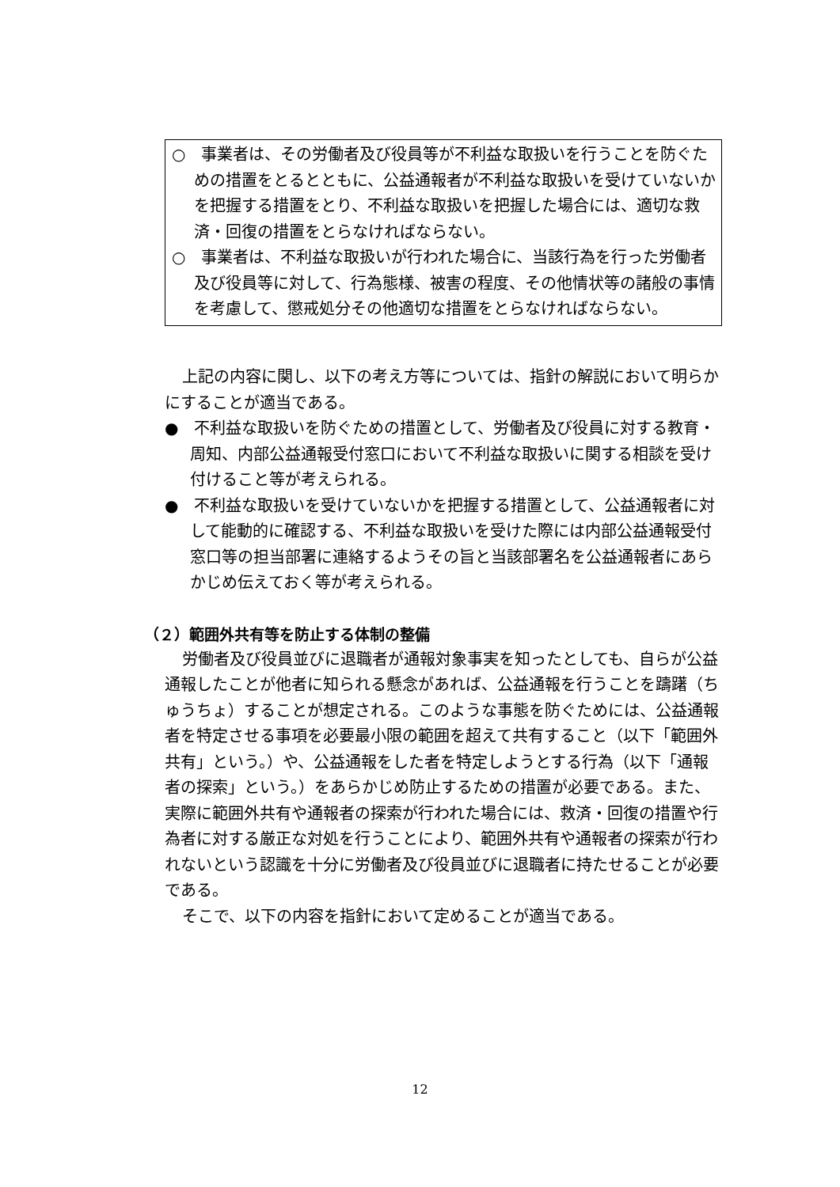○　事業者は、その労働者及び役員等が不利益な取扱いを行うことを防ぐための措置をとるとともに、公益通報者が不利益な取扱いを受けていないかを把握する措置をとり、不利益な取扱いを把握した場合には、適切な救済・回復の措置をとらなければならない。
○　事業者は、不利益な取扱いが行われた場合に、当該行為を行った労働者及び役員等に対して、行為態様、被害の程度、その他情状等の諸般の事情を考慮して、懲戒処分その他適切な措置をとらなければならない。
上記の内容に関し、以下の考え方等については、指針の解説において明らかにすることが適当である。
●　不利益な取扱いを防ぐための措置として、労働者及び役員に対する教育・周知、内部公益通報受付窓口において不利益な取扱いに関する相談を受け付けること等が考えられる。
●　不利益な取扱いを受けていないかを把握する措置として、公益通報者に対して能動的に確認する、不利益な取扱いを受けた際には内部公益通報受付窓口等の担当部署に連絡するようその旨と当該部署名を公益通報者にあらかじめ伝えておく等が考えられる。
（２）範囲外共有等を防止する体制の整備
労働者及び役員並びに退職者が通報対象事実を知ったとしても、自らが公益通報したことが他者に知られる懸念があれば、公益通報を行うことを躊躇（ちゅうちょ）することが想定される。このような事態を防ぐためには、公益通報者を特定させる事項を必要最小限の範囲を超えて共有すること（以下「範囲外共有」という。）や、公益通報をした者を特定しようとする行為（以下「通報者の探索」という。）をあらかじめ防止するための措置が必要である。また、実際に範囲外共有や通報者の探索が行われた場合には、救済・回復の措置や行為者に対する厳正な対処を行うことにより、範囲外共有や通報者の探索が行われないという認識を十分に労働者及び役員並びに退職者に持たせることが必要である。
そこで、以下の内容を指針において定めることが適当である。
12